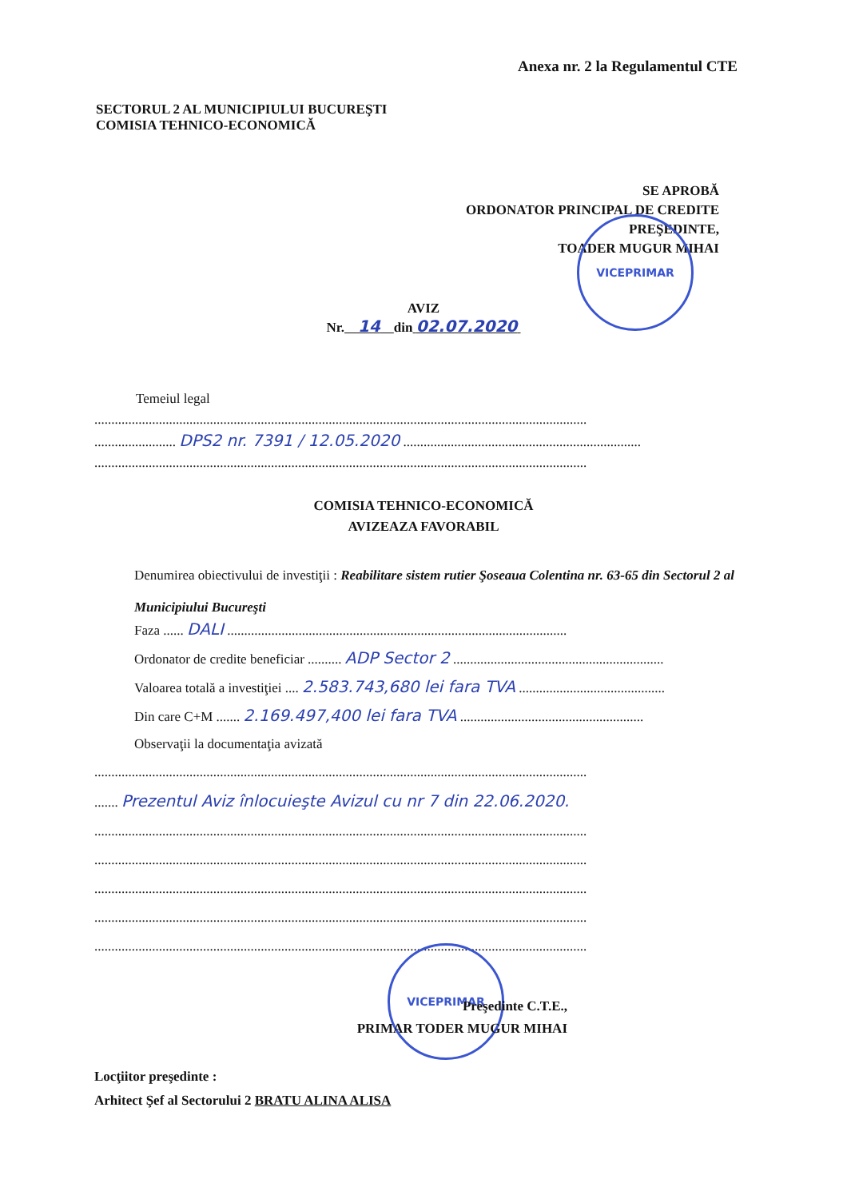Anexa nr. 2 la Regulamentul CTE
SECTORUL 2 AL MUNICIPIULUI BUCUREŞTI
COMISIA TEHNICO-ECONOMICĂ
SE APROBĂ
ORDONATOR PRINCIPAL DE CREDITE
PREŞEDINTE,
TOADER MUGUR MIHAI
VICEPRIMAR
AVIZ
Nr. 14 din 02.07.2020
Temeiul legal
.................................................................................................................................................
........................ DPS2 nr. 7391 / 12.05.2020 ......................................................................
.................................................................................................................................................
COMISIA TEHNICO-ECONOMICĂ
AVIZEAZA FAVORABIL
Denumirea obiectivului de investiţii : Reabilitare sistem rutier Şoseaua Colentina nr. 63-65 din Sectorul 2 al Municipiului Bucureşti
Faza ...... DALI ....................................................................................................
Ordonator de credite beneficiar .......... ADP Sector 2 ..............................................................
Valoarea totală a investiţiei .... 2.583.743,680 lei fara TVA ...........................................
Din care C+M ....... 2.169.497,400 lei fara TVA ......................................................
Observaţii la documentaţia avizată
.................................................................................................................................................
....... Prezentul Aviz înlocuieşte Avizul cu nr 7 din 22.06.2020.
.................................................................................................................................................
.................................................................................................................................................
.................................................................................................................................................
.................................................................................................................................................
.................................................................................................................................................
VICEPRIMAR
Preşedinte C.T.E.,
PRIMAR TODER MUGUR MIHAI
Locţiitor preşedinte :
Arhitect Şef al Sectorului 2 BRATU ALINA ALISA